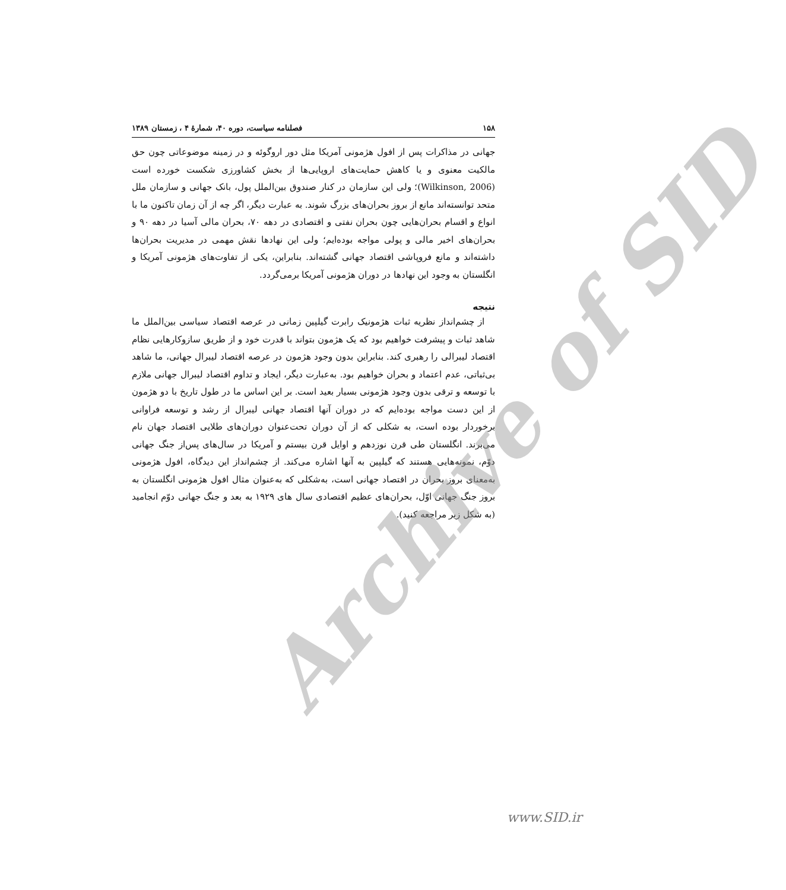۱۵۸ فصلنامه سیاست، دوره ۴۰، شمارهٔ ۴ ، زمستان ۱۳۸۹
جهانی در مذاکرات پس از افول هژمونی آمریکا مثل دور اروگوئه و در زمینه موضوعاتی چون حق مالکیت معنوی و یا کاهش حمایت‌های اروپایی‌ها از بخش کشاورزی شکست خورده است (Wilkinson, 2006)؛ ولی این سازمان در کنار صندوق بین‌الملل پول، بانک جهانی و سازمان ملل متحد توانسته‌اند مانع از بروز بحران‌های بزرگ شوند. به عبارت دیگر، اگر چه از آن زمان تاکنون ما با انواع و اقسام بحران‌هایی چون بحران نفتی و اقتصادی در دهه ۷۰، بحران مالی آسیا در دهه ۹۰ و بحران‌های اخیر مالی و پولی مواجه بوده‌ایم؛ ولی این نهادها نقش مهمی در مدیریت بحران‌ها داشته‌اند و مانع فروپاشی اقتصاد جهانی گشته‌اند. بنابراین، یکی از تفاوت‌های هژمونی آمریکا و انگلستان به وجود این نهادها در دوران هژمونی آمریکا برمی‌گردد.
نتیجه
از چشم‌انداز نظریه ثبات هژمونیک رابرت گیلپین زمانی در عرصه اقتصاد سیاسی بین‌الملل ما شاهد ثبات و پیشرفت خواهیم بود که یک هژمون بتواند با قدرت خود و از طریق سازوکارهایی نظام اقتصاد لیبرالی را رهبری کند. بنابراین بدون وجود هژمون در عرصه اقتصاد لیبرال جهانی، ما شاهد بی‌ثباتی، عدم اعتماد و بحران خواهیم بود. به‌عبارت دیگر، ایجاد و تداوم اقتصاد لیبرال جهانی ملازم با توسعه و ترقی بدون وجود هژمونی بسیار بعید است. بر این اساس ما در طول تاریخ با دو هژمون از این دست مواجه بوده‌ایم که در دوران آنها اقتصاد جهانی لیبرال از رشد و توسعه فراوانی برخوردار بوده است، به شکلی که از آن دوران تحت‌عنوان دوران‌های طلایی اقتصاد جهان نام می‌برند. انگلستان طی قرن نوزدهم و اوایل قرن بیستم و آمریکا در سال‌های پس‌از جنگ جهانی دوّم، نمونه‌هایی هستند که گیلپین به آنها اشاره می‌کند. از چشم‌انداز این دیدگاه، افول هژمونی به‌معنای بروز بحران در اقتصاد جهانی است، به‌شکلی که به‌عنوان مثال افول هژمونی انگلستان به بروز جنگ جهانی اوّل، بحران‌های عظیم اقتصادی سال های ۱۹۲۹ به بعد و جنگ جهانی دوّم انجامید (به شکل زیر مراجعه کنید).
Archive of SID
www.SID.ir